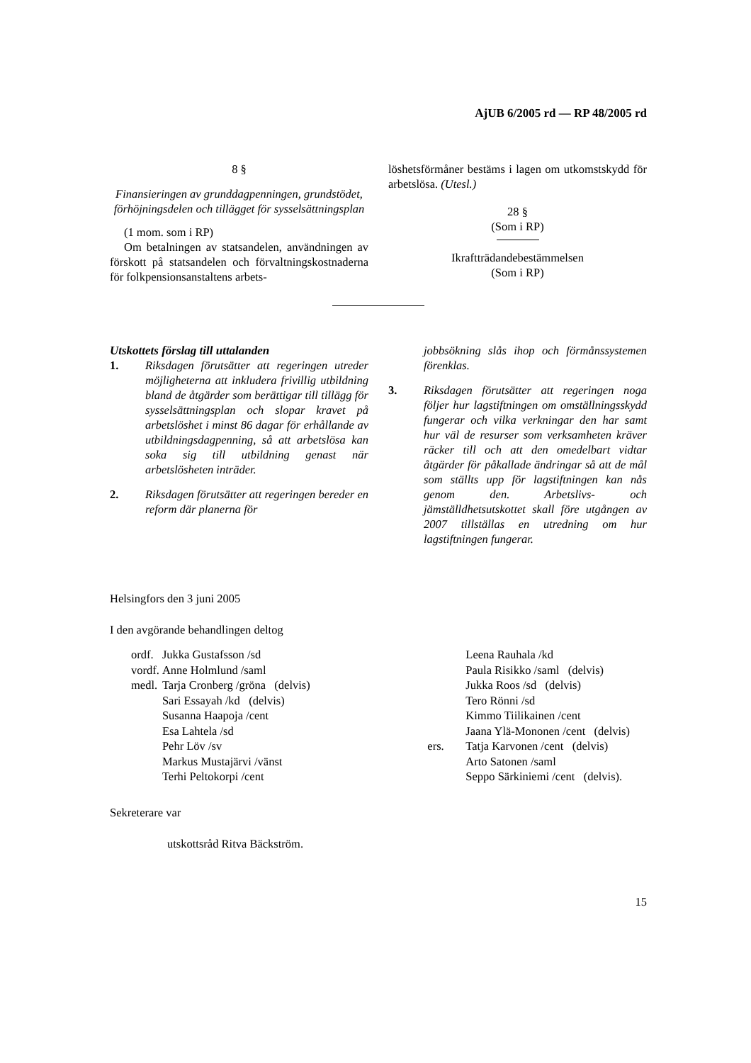AjUB 6/2005 rd — RP 48/2005 rd
8 §
Finansieringen av grunddagpenningen, grundstödet, förhöjningsdelen och tillägget för sysselsättningsplan
(1 mom. som i RP)
Om betalningen av statsandelen, användningen av förskott på statsandelen och förvaltningskostnaderna för folkpensionsanstaltens arbets-
löshetsförmåner bestäms i lagen om utkomstskydd för arbetslösa. (Utesl.)
28 §
(Som i RP)
Ikraftträdandebestämmelsen
(Som i RP)
Utskottets förslag till uttalanden
1. Riksdagen förutsätter att regeringen utreder möjligheterna att inkludera frivillig utbildning bland de åtgärder som berättigar till tillägg för sysselsättningsplan och slopar kravet på arbetslöshet i minst 86 dagar för erhållande av utbildningsdagpenning, så att arbetslösa kan soka sig till utbildning genast när arbetslösheten inträder.
2. Riksdagen förutsätter att regeringen bereder en reform där planerna för
jobbsökning slås ihop och förmånssystemen förenklas.
3. Riksdagen förutsätter att regeringen noga följer hur lagstiftningen om omställningsskydd fungerar och vilka verkningar den har samt hur väl de resurser som verksamheten kräver räcker till och att den omedelbart vidtar åtgärder för påkallade ändringar så att de mål som ställts upp för lagstiftningen kan nås genom den. Arbetslivs- och jämställdhetsutskottet skall före utgången av 2007 tillställas en utredning om hur lagstiftningen fungerar.
Helsingfors den 3 juni 2005
I den avgörande behandlingen deltog
| ordf. | Jukka Gustafsson /sd |
| vordf. | Anne Holmlund /saml |
| medl. | Tarja Cronberg /gröna (delvis) |
| | Sari Essayah /kd (delvis) |
| | Susanna Haapoja /cent |
| | Esa Lahtela /sd |
| | Pehr Löv /sv |
| | Markus Mustajärvi /vänst |
| | Terhi Peltokorpi /cent |
| | Leena Rauhala /kd |
| | Paula Risikko /saml (delvis) |
| | Jukka Roos /sd (delvis) |
| | Tero Rönni /sd |
| | Kimmo Tiilikainen /cent |
| | Jaana Ylä-Mononen /cent (delvis) |
| ers. | Tatja Karvonen /cent (delvis) |
| | Arto Satonen /saml |
| | Seppo Särkiniemi /cent (delvis). |
Sekreterare var
utskottsråd Ritva Bäckström.
15